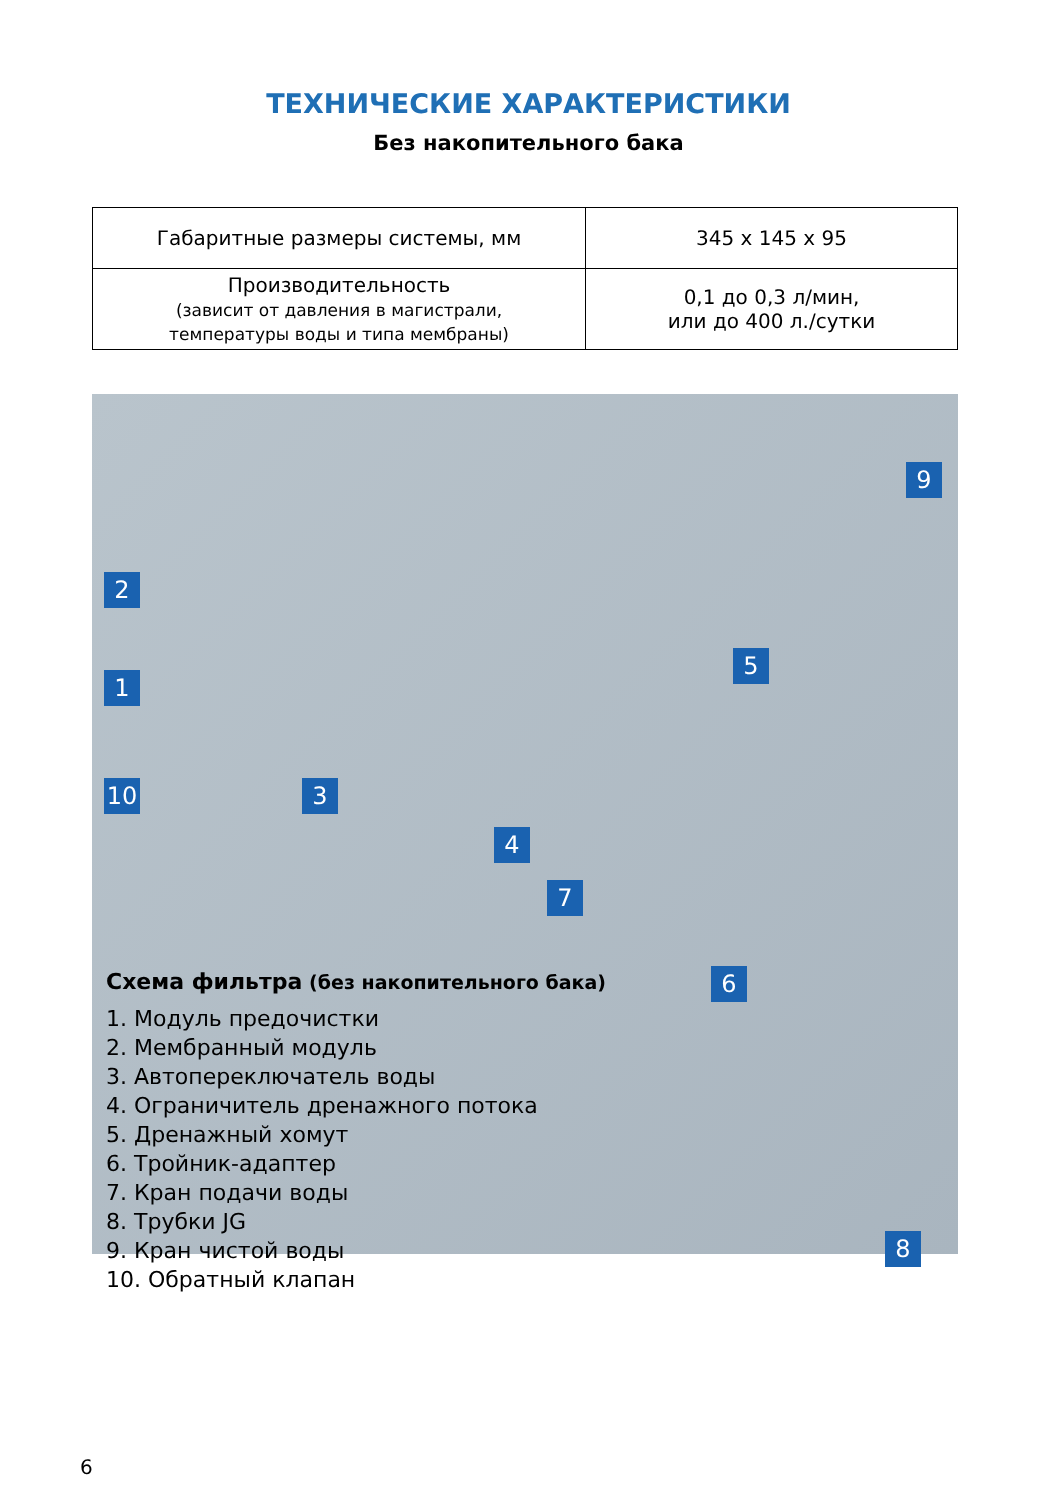ТЕХНИЧЕСКИЕ ХАРАКТЕРИСТИКИ
Без накопительного бака
| Габаритные размеры системы, мм | 345 x 145 x 95 |
| Производительность (зависит от давления в магистрали, температуры воды и типа мембраны) | 0,1 до 0,3 л/мин, или до 400 л./сутки |
9
2
5
1
10 3
4
7
6
8
Схема фильтра (без накопительного бака)
1. Модуль предочистки
2. Мембранный модуль
3. Автопереключатель воды
4. Ограничитель дренажного потока
5. Дренажный хомут
6. Тройник-адаптер
7. Кран подачи воды
8. Трубки JG
9. Кран чистой воды
10. Обратный клапан
6